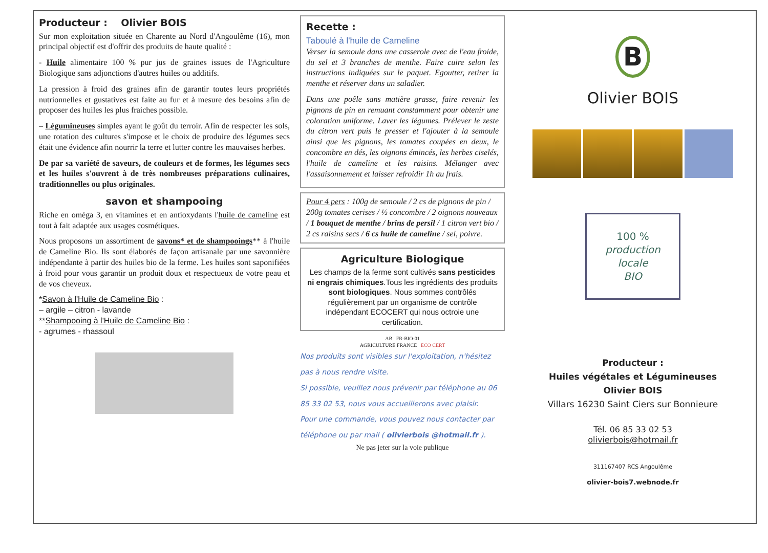Producteur : Olivier BOIS
Sur mon exploitation située en Charente au Nord d'Angoulême (16), mon principal objectif est d'offrir des produits de haute qualité :
- Huile alimentaire 100 % pur jus de graines issues de l'Agriculture Biologique sans adjonctions d'autres huiles ou additifs.
La pression à froid des graines afin de garantir toutes leurs propriétés nutrionnelles et gustatives est faite au fur et à mesure des besoins afin de proposer des huiles les plus fraiches possible.
– Légumineuses simples ayant le goût du terroir. Afin de respecter les sols, une rotation des cultures s'impose et le choix de produire des légumes secs était une évidence afin nourrir la terre et lutter contre les mauvaises herbes.
De par sa variété de saveurs, de couleurs et de formes, les légumes secs et les huiles s'ouvrent à de très nombreuses préparations culinaires, traditionnelles ou plus originales.
savon et shampooing
Riche en oméga 3, en vitamines et en antioxydants l'huile de cameline est tout à fait adaptée aux usages cosmétiques.
Nous proposons un assortiment de savons* et de shampooings** à l'huile de Cameline Bio. Ils sont élaborés de façon artisanale par une savonnière indépendante à partir des huiles bio de la ferme. Les huiles sont saponifiées à froid pour vous garantir un produit doux et respectueux de votre peau et de vos cheveux.
*Savon à l'Huile de Cameline Bio :
– argile – citron - lavande
**Shampooing à l'Huile de Cameline Bio :
- agrumes - rhassoul
Recette :
Taboulé à l'huile de Cameline
Verser la semoule dans une casserole avec de l'eau froide, du sel et 3 branches de menthe. Faire cuire selon les instructions indiquées sur le paquet. Egoutter, retirer la menthe et réserver dans un saladier.
Dans une poêle sans matière grasse, faire revenir les pignons de pin en remuant constamment pour obtenir une coloration uniforme. Laver les légumes. Prélever le zeste du citron vert puis le presser et l'ajouter à la semoule ainsi que les pignons, les tomates coupées en deux, le concombre en dés, les oignons émincés, les herbes ciselés, l'huile de cameline et les raisins. Mélanger avec l'assaisonnement et laisser refroidir 1h au frais.
Pour 4 pers : 100g de semoule / 2 cs de pignons de pin / 200g tomates cerises / ½ concombre / 2 oignons nouveaux / 1 bouquet de menthe / brins de persil / 1 citron vert bio / 2 cs raisins secs / 6 cs huile de cameline / sel, poivre.
Agriculture Biologique
Les champs de la ferme sont cultivés sans pesticides ni engrais chimiques.Tous les ingrédients des produits sont biologiques. Nous sommes contrôlés régulièrement par un organisme de contrôle indépendant ECOCERT qui nous octroie une certification.
AB FR-BIO-01
AGRICULTURE FRANCE ECO CERT
Nos produits sont visibles sur l'exploitation, n'hésitez pas à nous rendre visite.
Si possible, veuillez nous prévenir par téléphone au 06 85 33 02 53, nous vous accueillerons avec plaisir.
Pour une commande, vous pouvez nous contacter par téléphone ou par mail ( olivierbois @hotmail.fr ).
Ne pas jeter sur la voie publique
B
Olivier BOIS
100 %
production locale
BIO
Producteur :
Huiles végétales et Légumineuses
Olivier BOIS
Villars 16230 Saint Ciers sur Bonnieure
Tél. 06 85 33 02 53
olivierbois@hotmail.fr
311167407 RCS Angoulême
olivier-bois7.webnode.fr